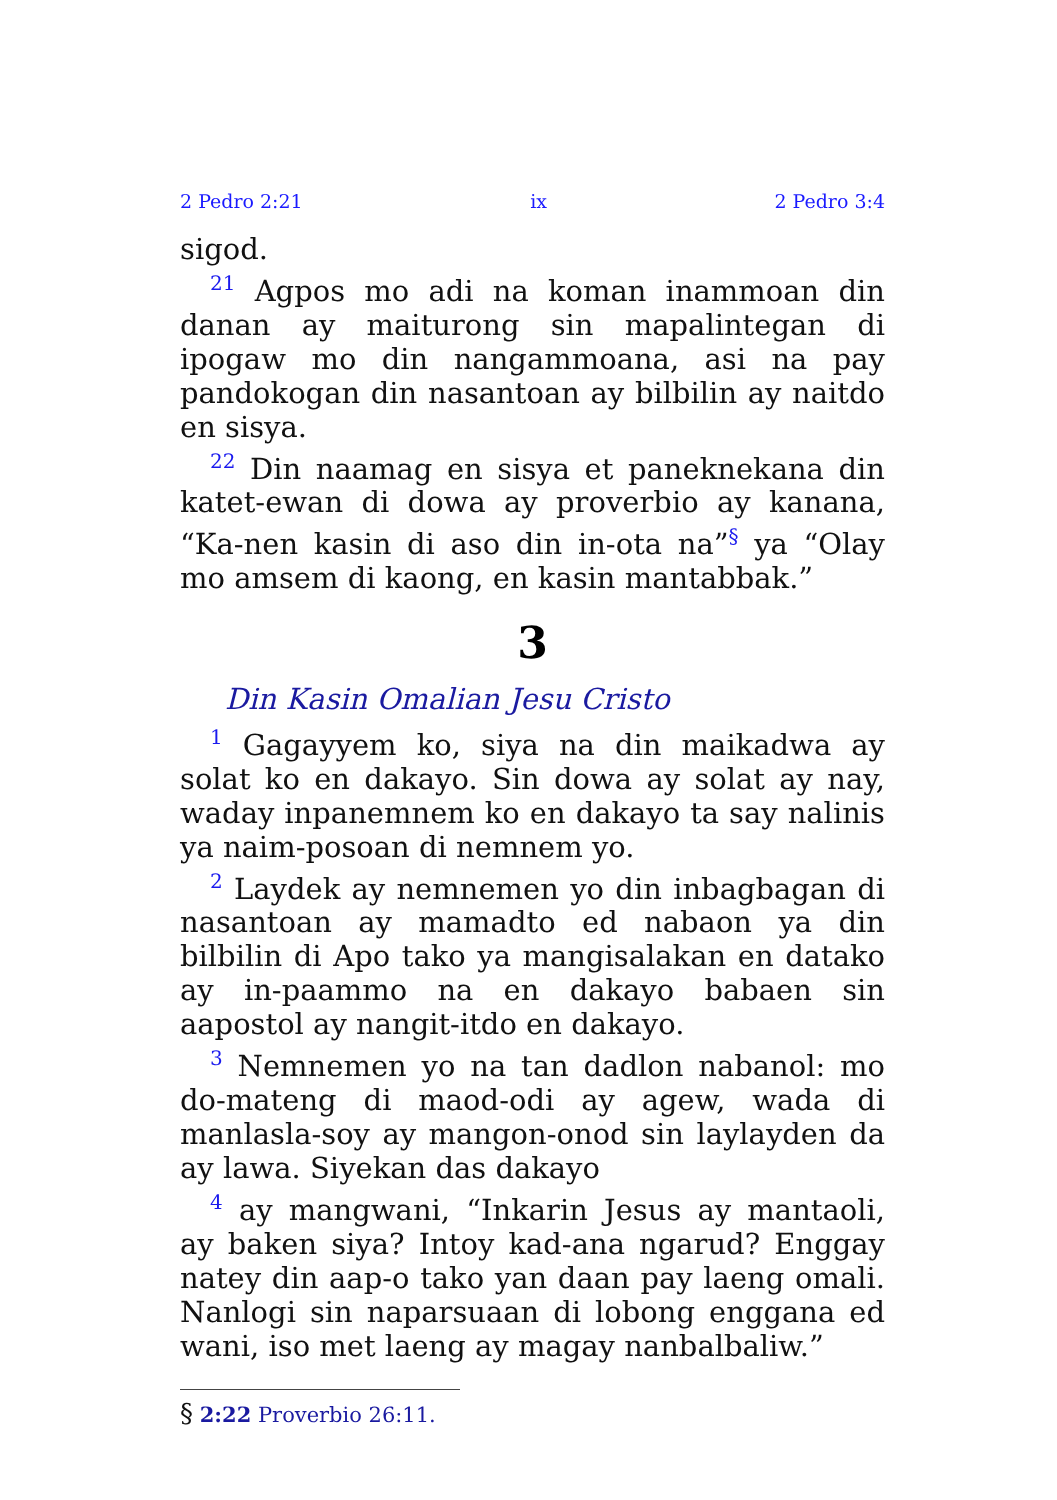2 Pedro 2:21 ix 2 Pedro 3:4
sigod.
<sup>21</sup> Agpos mo adi na koman inammoan din danan ay maiturong sin mapalintegan di ipogaw mo din nangammoana, asi na pay pandokogan din nasantoan ay bilbilin ay naitdo en sisya.
<sup>22</sup> Din naamag en sisya et paneknekana din katet-ewan di dowa ay proverbio ay kanana, “Ka-nen kasin di aso din in-ota na”<sup>§</sup> ya “Olay mo amsem di kaong, en kasin mantabbak.”
3
Din Kasin Omalian Jesu Cristo
<sup>1</sup> Gagayyem ko, siya na din maikadwa ay solat ko en dakayo. Sin dowa ay solat ay nay, waday inpanemnem ko en dakayo ta say nalinis ya naim-posoan di nemnem yo.
<sup>2</sup> Laydek ay nemnemen yo din inbagbagan di nasantoan ay mamadto ed nabaon ya din bilbilin di Apo tako ya mangisalakan en datako ay in-paammo na en dakayo babaen sin aapostol ay nangit-itdo en dakayo.
<sup>3</sup> Nemnemen yo na tan dadlon nabanol: mo do-mateng di maod-odi ay agew, wada di manlasla-soy ay mangon-onod sin laylayden da ay lawa. Siyekan das dakayo
<sup>4</sup> ay mangwani, “Inkarin Jesus ay mantaoli, ay baken siya? Intoy kad-ana ngarud? Enggay natey din aap-o tako yan daan pay laeng omali. Nanlogi sin naparsuaan di lobong enggana ed wani, iso met laeng ay magay nanbalbaliw.”
§ 2:22 Proverbio 26:11.